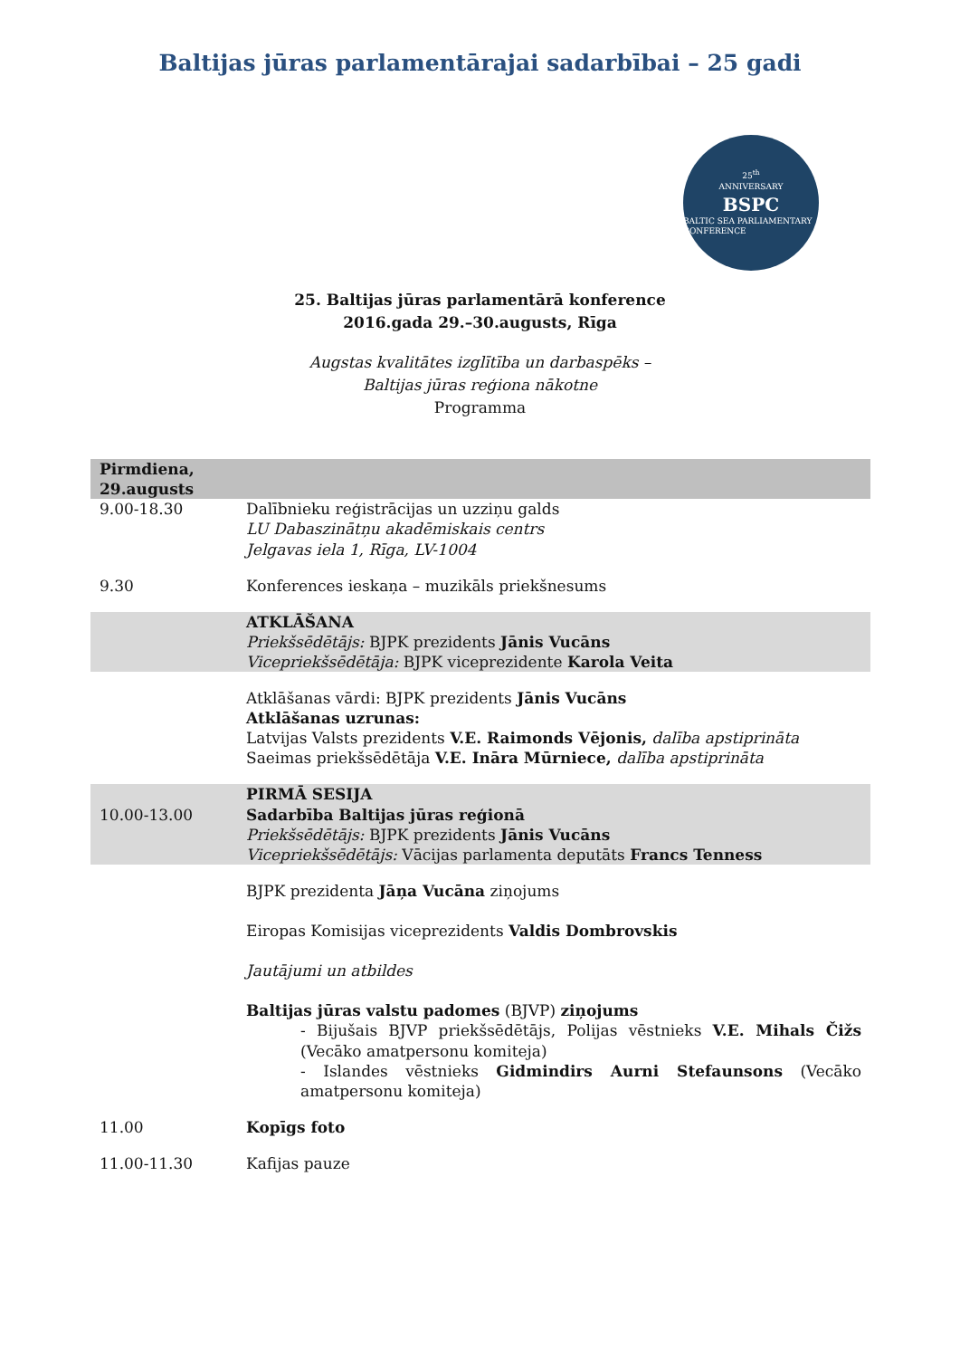Baltijas jūras parlamentārajai sadarbībai – 25 gadi
25<sup>th</sup>
ANNIVERSARY
BSPC
BALTIC SEA PARLIAMENTARY CONFERENCE
25. Baltijas jūras parlamentārā konference
2016.gada 29.–30.augusts, Rīga
Augstas kvalitātes izglītība un darbaspēks –
Baltijas jūras reģiona nākotne
Programma
| Pirmdiena, 29.augusts | |
| 9.00-18.30 | Dalībnieku reģistrācijas un uzziņu galds LU Dabaszinātņu akadēmiskais centrs Jelgavas iela 1, Rīga, LV-1004 |
| 9.30 | Konferences ieskaņa – muzikāls priekšnesums |
| | ATKLĀŠANA Priekšsēdētājs: BJPK prezidents Jānis Vucāns Vicepriekšsēdētāja: BJPK viceprezidente Karola Veita |
| | Atklāšanas vārdi: BJPK prezidents Jānis Vucāns Atklāšanas uzrunas: Latvijas Valsts prezidents V.E. Raimonds Vējonis, dalība apstiprināta Saeimas priekšsēdētāja V.E. Ināra Mūrniece, dalība apstiprināta |
| 10.00-13.00 | PIRMĀ SESIJA Sadarbība Baltijas jūras reģionā Priekšsēdētājs: BJPK prezidents Jānis Vucāns Vicepriekšsēdētājs: Vācijas parlamenta deputāts Francs Tenness |
| | BJPK prezidenta Jāņa Vucāna ziņojums Eiropas Komisijas viceprezidents Valdis Dombrovskis Jautājumi un atbildes Baltijas jūras valstu padomes (BJVP) ziņojums - Bijušais BJVP priekšsēdētājs, Polijas vēstnieks V.E. Mihals Čižs (Vecāko amatpersonu komiteja) - Islandes vēstnieks Gidmindirs Aurni Stefaunsons (Vecāko amatpersonu komiteja) |
| 11.00 | Kopīgs foto |
| 11.00-11.30 | Kafijas pauze |